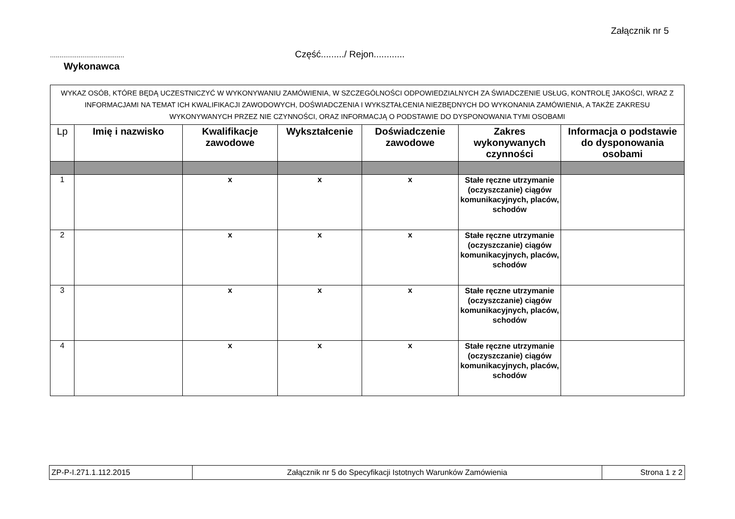Załącznik nr 5
....................................... Część........./ Rejon............
Wykonawca
| WYKAZ OSÓB, KTÓRE BĘDĄ UCZESTNICZYĆ W WYKONYWANIU ZAMÓWIENIA, W SZCZEGÓLNOŚCI ODPOWIEDZIALNYCH ZA ŚWIADCZENIE USŁUG, KONTROLĘ JAKOŚCI, WRAZ Z INFORMACJAMI NA TEMAT ICH KWALIFIKACJI ZAWODOWYCH, DOŚWIADCZENIA I WYKSZTAŁCENIA NIEZBĘDNYCH DO WYKONANIA ZAMÓWIENIA, A TAKŻE ZAKRESU WYKONYWANYCH PRZEZ NIE CZYNNOŚCI, ORAZ INFORMACJĄ O PODSTAWIE DO DYSPONOWANIA TYMI OSOBAMI | | | | | | |
| Lp | Imię i nazwisko | Kwalifikacje zawodowe | Wykształcenie | Doświadczenie zawodowe | Zakres wykonywanych czynności | Informacja o podstawie do dysponowania osobami |
| 1 | | x | x | x | Stałe ręczne utrzymanie (oczyszczanie) ciągów komunikacyjnych, placów, schodów | |
| 2 | | x | x | x | Stałe ręczne utrzymanie (oczyszczanie) ciągów komunikacyjnych, placów, schodów | |
| 3 | | x | x | x | Stałe ręczne utrzymanie (oczyszczanie) ciągów komunikacyjnych, placów, schodów | |
| 4 | | x | x | x | Stałe ręczne utrzymanie (oczyszczanie) ciągów komunikacyjnych, placów, schodów | |
| ZP-P-I.271.1.112.2015 | Załącznik nr 5 do Specyfikacji Istotnych Warunków Zamówienia | Strona 1 z 2 |